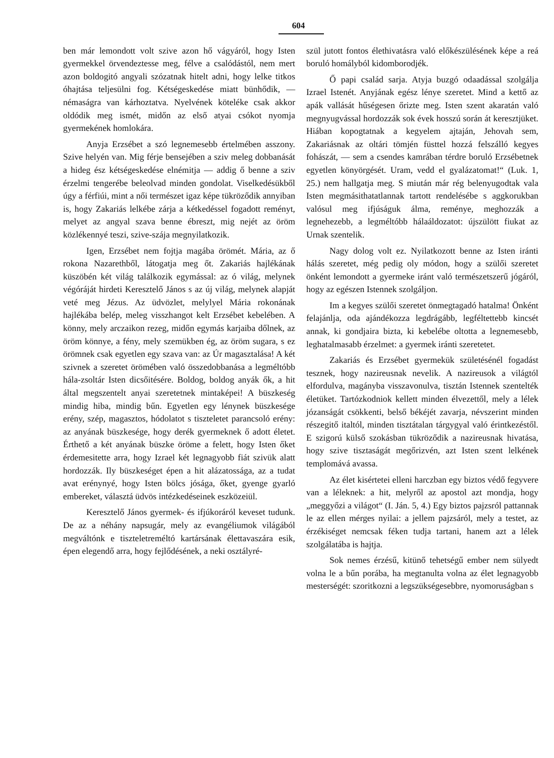604
ben már lemondott volt szive azon hő vágyáról, hogy Isten gyermekkel örvendeztesse meg, félve a csalódástól, nem mert azon boldogitó angyali szózatnak hitelt adni, hogy lelke titkos óhajtása teljesülni fog. Kétségeskedése miatt bünhődik, — némaságra van kárhoztatva. Nyelvének köteléke csak akkor oldódik meg ismét, midőn az első atyai csókot nyomja gyermekének homlokára.
Anyja Erzsébet a szó legnemesebb értelmében asszony. Szive helyén van. Mig férje bensejében a sziv meleg dobbanását a hideg ész kétségeskedése elnémitja — addig ő benne a sziv érzelmi tengerébe beleolvad minden gondolat. Viselkedésükből úgy a férfiúi, mint a női természet igaz képe tükröződik annyiban is, hogy Zakariás lelkébe zárja a kétkedéssel fogadott reményt, melyet az angyal szava benne ébreszt, mig nejét az öröm közlékennyé teszi, szive-szája megnyilatkozik.
Igen, Erzsébet nem fojtja magába örömét. Mária, az ő rokona Nazarethből, látogatja meg őt. Zakariás hajlékának küszöbén két világ találkozik egymással: az ó világ, melynek végóráját hirdeti Keresztelő János s az új világ, melynek alapját veté meg Jézus. Az üdvözlet, melylyel Mária rokonának hajlékába belép, meleg visszhangot kelt Erzsébet kebelében. A könny, mely arczaikon rezeg, midőn egymás karjaiba dőlnek, az öröm könnye, a fény, mely szemükben ég, az öröm sugara, s ez örömnek csak egyetlen egy szava van: az Úr magasztalása! A két szivnek a szeretet örömében való összedobbanása a legméltóbb hála-zsoltár Isten dicsőitésére. Boldog, boldog anyák ők, a hit által megszentelt anyai szeretetnek mintaképei! A büszkeség mindig hiba, mindig bűn. Egyetlen egy lénynek büszkesége erény, szép, magasztos, hódolatot s tiszteletet parancsoló erény: az anyának büszkesége, hogy derék gyermeknek ő adott életet. Érthető a két anyának büszke öröme a felett, hogy Isten őket érdemesitette arra, hogy Izrael két legnagyobb fiát szivük alatt hordozzák. Ily büszkeséget épen a hit alázatossága, az a tudat avat erénynyé, hogy Isten bölcs jósága, őket, gyenge gyarló embereket, választá üdvös intézkedéseinek eszközeiül.
Keresztelő János gyermek- és ifjúkoráról keveset tudunk. De az a néhány napsugár, mely az evangéliumok világából megváltónk e tiszteletreméltó kartársának élettavaszára esik, épen elegendő arra, hogy fejlődésének, a neki osztályré-
szül jutott fontos élethivatásra való előkészülésének képe a reá boruló homályból kidomborodjék.
Ő papi család sarja. Atyja buzgó odaadással szolgálja Izrael Istenét. Anyjának egész lénye szeretet. Mind a kettő az apák vallását hűségesen őrizte meg. Isten szent akaratán való megnyugvással hordozzák sok évek hosszú során át keresztjüket. Hiában kopogtatnak a kegyelem ajtaján, Jehovah sem, Zakariásnak az oltári tömjén füsttel hozzá felszálló kegyes fohászát, — sem a csendes kamrában térdre boruló Erzsébetnek egyetlen könyörgését. Uram, vedd el gyalázatomat!“ (Luk. 1, 25.) nem hallgatja meg. S miután már rég belenyugodtak vala Isten megmásithatatlannak tartott rendelésébe s aggkorukban valósul meg ifjúságuk álma, reménye, meghozzák a legnehezebb, a legméltóbb hálaáldozatot: újszülött fiukat az Urnak szentelik.
Nagy dolog volt ez. Nyilatkozott benne az Isten iránti hálás szeretet, még pedig oly módon, hogy a szülői szeretet önként lemondott a gyermeke iránt való természetszerű jógáról, hogy az egészen Istennek szolgáljon.
Im a kegyes szülői szeretet önmegtagadó hatalma! Önként felajánlja, oda ajándékozza legdrágább, legféltettebb kincsét annak, ki gondjaira bizta, ki kebelébe oltotta a legnemesebb, leghatalmasabb érzelmet: a gyermek iránti szeretetet.
Zakariás és Erzsébet gyermekük születésénél fogadást tesznek, hogy nazireusnak nevelik. A nazireusok a világtól elfordulva, magányba visszavonulva, tisztán Istennek szentelték életüket. Tartózkodniok kellett minden élvezettől, mely a lélek józanságát csökkenti, belső békéjét zavarja, névszerint minden részegitő italtól, minden tisztátalan tárgygyal való érintkezéstől. E szigorú külső szokásban tükröződik a nazireusnak hivatása, hogy szive tisztaságát megőrizvén, azt Isten szent lelkének templomává avassa.
Az élet kisértetei elleni harczban egy biztos védő fegyvere van a léleknek: a hit, melyről az apostol azt mondja, hogy „meggyőzi a világot“ (I. Ján. 5, 4.) Egy biztos pajzsról pattannak le az ellen mérges nyilai: a jellem pajzsáról, mely a testet, az érzékiséget nemcsak féken tudja tartani, hanem azt a lélek szolgálatába is hajtja.
Sok nemes érzésű, kitünő tehetségű ember nem sülyedt volna le a bűn porába, ha megtanulta volna az élet legnagyobb mesterségét: szoritkozni a legszükségesebbre, nyomoruságban s